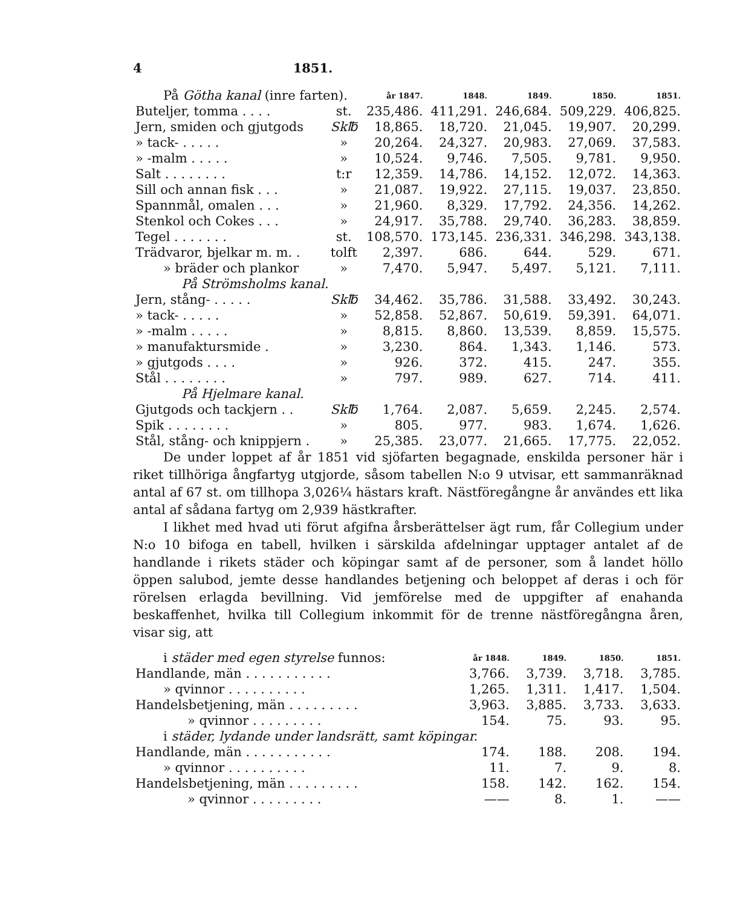4 1851.
| På Götha kanal (inre farten). | | år 1847. | 1848. | 1849. | 1850. | 1851. |
| Buteljer, tomma . . . . | st. | 235,486. | 411,291. | 246,684. | 509,229. | 406,825. |
| Jern, smiden och gjutgods | Sk℔ | 18,865. | 18,720. | 21,045. | 19,907. | 20,299. |
| » tack- . . . . . | » | 20,264. | 24,327. | 20,983. | 27,069. | 37,583. |
| » -malm . . . . . | » | 10,524. | 9,746. | 7,505. | 9,781. | 9,950. |
| Salt . . . . . . . . | t:r | 12,359. | 14,786. | 14,152. | 12,072. | 14,363. |
| Sill och annan fisk . . . | » | 21,087. | 19,922. | 27,115. | 19,037. | 23,850. |
| Spannmål, omalen . . . | » | 21,960. | 8,329. | 17,792. | 24,356. | 14,262. |
| Stenkol och Cokes . . . | » | 24,917. | 35,788. | 29,740. | 36,283. | 38,859. |
| Tegel . . . . . . . | st. | 108,570. | 173,145. | 236,331. | 346,298. | 343,138. |
| Trädvaror, bjelkar m. m. . | tolft | 2,397. | 686. | 644. | 529. | 671. |
| » bräder och plankor | » | 7,470. | 5,947. | 5,497. | 5,121. | 7,111. |
| På Strömsholms kanal. | | | | | | |
| Jern, stång- . . . . . | Sk℔ | 34,462. | 35,786. | 31,588. | 33,492. | 30,243. |
| » tack- . . . . . | » | 52,858. | 52,867. | 50,619. | 59,391. | 64,071. |
| » -malm . . . . . | » | 8,815. | 8,860. | 13,539. | 8,859. | 15,575. |
| » manufaktursmide . | » | 3,230. | 864. | 1,343. | 1,146. | 573. |
| » gjutgods . . . . | » | 926. | 372. | 415. | 247. | 355. |
| Stål . . . . . . . . | » | 797. | 989. | 627. | 714. | 411. |
| På Hjelmare kanal. | | | | | | |
| Gjutgods och tackjern . . | Sk℔ | 1,764. | 2,087. | 5,659. | 2,245. | 2,574. |
| Spik . . . . . . . . | » | 805. | 977. | 983. | 1,674. | 1,626. |
| Stål, stång- och knippjern . | » | 25,385. | 23,077. | 21,665. | 17,775. | 22,052. |
De under loppet af år 1851 vid sjöfarten begagnade, enskilda personer här i riket tillhöriga ångfartyg utgjorde, såsom tabellen N:o 9 utvisar, ett sammanräknad antal af 67 st. om tillhopa 3,026¼ hästars kraft. Nästföregångne år användes ett lika antal af sådana fartyg om 2,939 hästkrafter.
I likhet med hvad uti förut afgifna årsberättelser ägt rum, får Collegium under N:o 10 bifoga en tabell, hvilken i särskilda afdelningar upptager antalet af de handlande i rikets städer och köpingar samt af de personer, som å landet höllo öppen salubod, jemte desse handlandes betjening och beloppet af deras i och för rörelsen erlagda bevillning. Vid jemförelse med de uppgifter af enahanda beskaffenhet, hvilka till Collegium inkommit för de trenne nästföregångna åren, visar sig, att
| i städer med egen styrelse funnos: | år 1848. | 1849. | 1850. | 1851. |
| Handlande, män . . . . . . . . . . . | 3,766. | 3,739. | 3,718. | 3,785. |
| » qvinnor . . . . . . . . . . | 1,265. | 1,311. | 1,417. | 1,504. |
| Handelsbetjening, män . . . . . . . . . | 3,963. | 3,885. | 3,733. | 3,633. |
| » qvinnor . . . . . . . . . | 154. | 75. | 93. | 95. |
| i städer, lydande under landsrätt, samt köpingar. | | | | |
| Handlande, män . . . . . . . . . . . | 174. | 188. | 208. | 194. |
| » qvinnor . . . . . . . . . . | 11. | 7. | 9. | 8. |
| Handelsbetjening, män . . . . . . . . . | 158. | 142. | 162. | 154. |
| » qvinnor . . . . . . . . . | —— | 8. | 1. | —— |